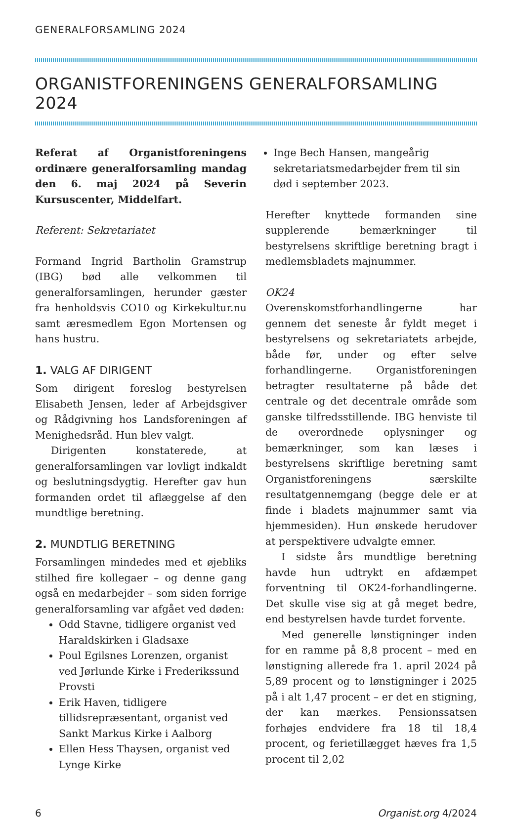GENERALFORSAMLING 2024
ORGANISTFORENINGENS GENERALFORSAMLING 2024
Referat af Organistforeningens ordinære generalforsamling mandag den 6. maj 2024 på Severin Kursuscenter, Middelfart.
Referent: Sekretariatet
Formand Ingrid Bartholin Gramstrup (IBG) bød alle velkommen til generalforsamlingen, herunder gæster fra henholdsvis CO10 og Kirkekultur.nu samt æresmedlem Egon Mortensen og hans hustru.
1. VALG AF DIRIGENT
Som dirigent foreslog bestyrelsen Elisabeth Jensen, leder af Arbejdsgiver og Rådgivning hos Landsforeningen af Menighedsråd. Hun blev valgt.
Dirigenten konstaterede, at generalforsamlingen var lovligt indkaldt og beslutningsdygtig. Herefter gav hun formanden ordet til aflæggelse af den mundtlige beretning.
2. MUNDTLIG BERETNING
Forsamlingen mindedes med et øjebliks stilhed fire kollegaer – og denne gang også en medarbejder – som siden forrige generalforsamling var afgået ved døden:
Odd Stavne, tidligere organist ved Haraldskirken i Gladsaxe
Poul Egilsnes Lorenzen, organist ved Jørlunde Kirke i Frederikssund Provsti
Erik Haven, tidligere tillidsrepræsentant, organist ved Sankt Markus Kirke i Aalborg
Ellen Hess Thaysen, organist ved Lynge Kirke
Inge Bech Hansen, mangeårig sekretariatsmedarbejder frem til sin død i september 2023.
Herefter knyttede formanden sine supplerende bemærkninger til bestyrelsens skriftlige beretning bragt i medlemsbladets majnummer.
OK24
Overenskomstforhandlingerne har gennem det seneste år fyldt meget i bestyrelsens og sekretariatets arbejde, både før, under og efter selve forhandlingerne. Organistforeningen betragter resultaterne på både det centrale og det decentrale område som ganske tilfredsstillende. IBG henviste til de overordnede oplysninger og bemærkninger, som kan læses i bestyrelsens skriftlige beretning samt Organistforeningens særskilte resultatgennemgang (begge dele er at finde i bladets majnummer samt via hjemmesiden). Hun ønskede herudover at perspektivere udvalgte emner.
I sidste års mundtlige beretning havde hun udtrykt en afdæmpet forventning til OK24-forhandlingerne. Det skulle vise sig at gå meget bedre, end bestyrelsen havde turdet forvente.
Med generelle lønstigninger inden for en ramme på 8,8 procent – med en lønstigning allerede fra 1. april 2024 på 5,89 procent og to lønstigninger i 2025 på i alt 1,47 procent – er det en stigning, der kan mærkes. Pensionssatsen forhøjes endvidere fra 18 til 18,4 procent, og ferietillægget hæves fra 1,5 procent til 2,02
6 Organist.org 4/2024